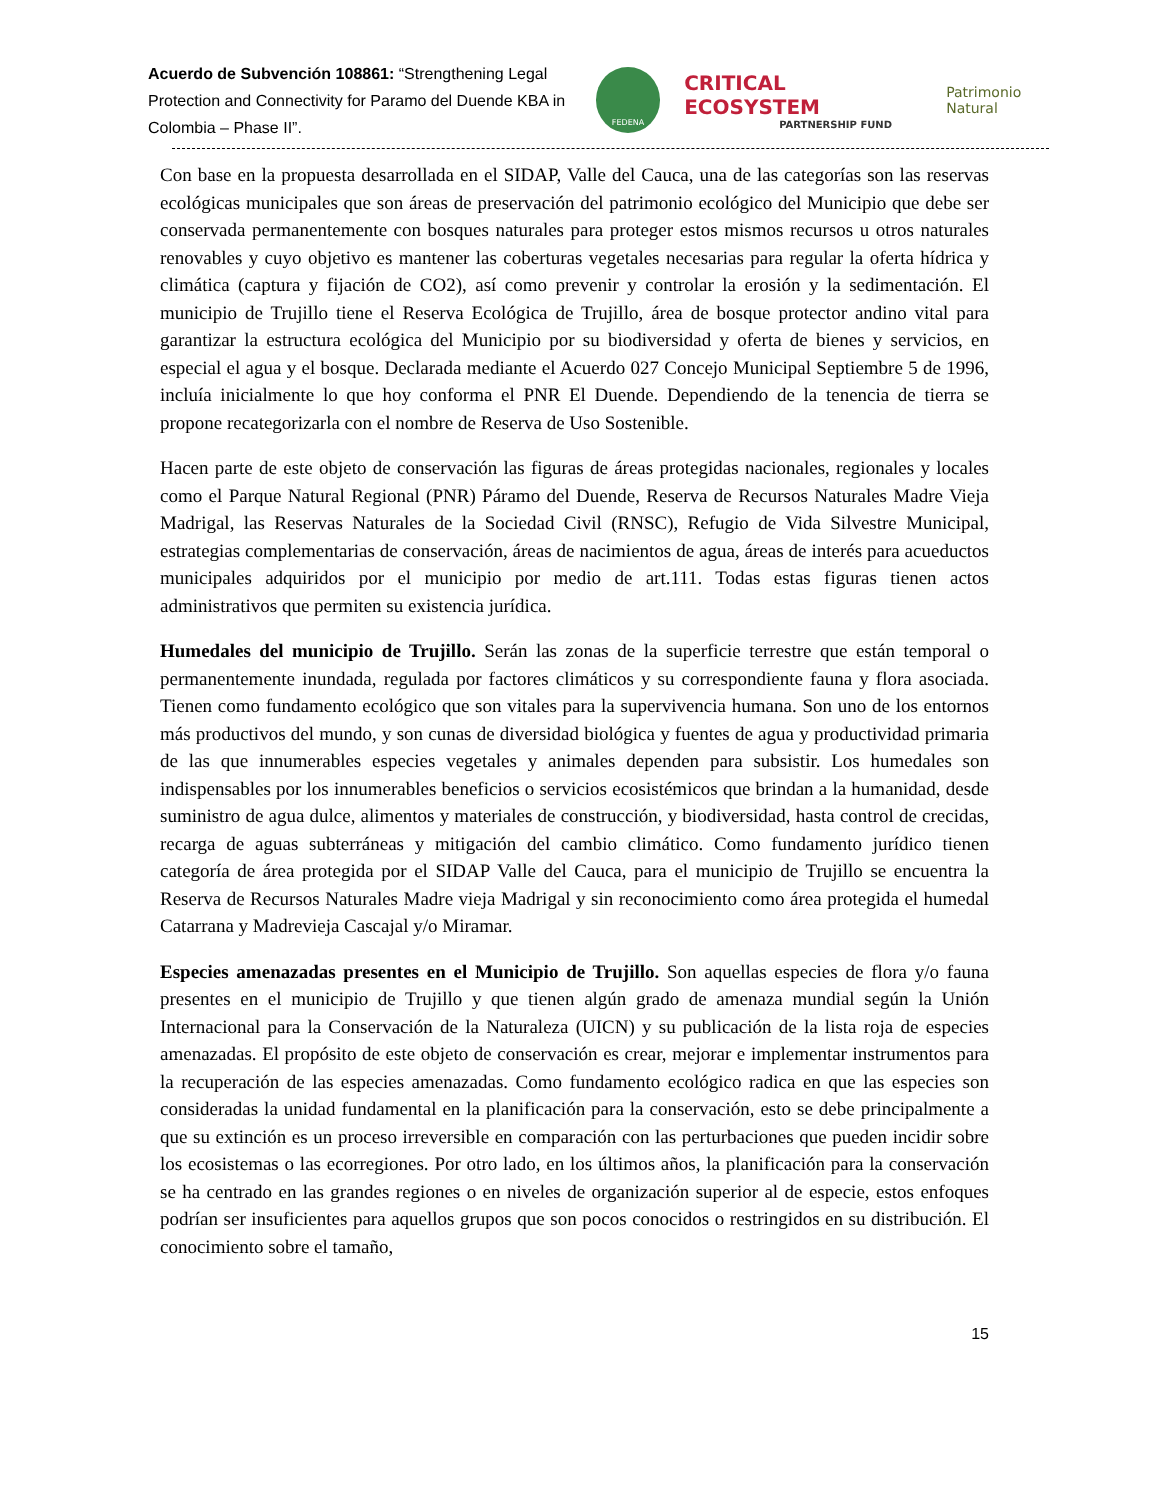Acuerdo de Subvención 108861: “Strengthening Legal Protection and Connectivity for Paramo del Duende KBA in Colombia – Phase II”.
FEDENA
CRITICAL ECOSYSTEM
PARTNERSHIP FUND
Patrimonio Natural
Con base en la propuesta desarrollada en el SIDAP, Valle del Cauca, una de las categorías son las reservas ecológicas municipales que son áreas de preservación del patrimonio ecológico del Municipio que debe ser conservada permanentemente con bosques naturales para proteger estos mismos recursos u otros naturales renovables y cuyo objetivo es mantener las coberturas vegetales necesarias para regular la oferta hídrica y climática (captura y fijación de CO2), así como prevenir y controlar la erosión y la sedimentación. El municipio de Trujillo tiene el Reserva Ecológica de Trujillo, área de bosque protector andino vital para garantizar la estructura ecológica del Municipio por su biodiversidad y oferta de bienes y servicios, en especial el agua y el bosque. Declarada mediante el Acuerdo 027 Concejo Municipal Septiembre 5 de 1996, incluía inicialmente lo que hoy conforma el PNR El Duende. Dependiendo de la tenencia de tierra se propone recategorizarla con el nombre de Reserva de Uso Sostenible.
Hacen parte de este objeto de conservación las figuras de áreas protegidas nacionales, regionales y locales como el Parque Natural Regional (PNR) Páramo del Duende, Reserva de Recursos Naturales Madre Vieja Madrigal, las Reservas Naturales de la Sociedad Civil (RNSC), Refugio de Vida Silvestre Municipal, estrategias complementarias de conservación, áreas de nacimientos de agua, áreas de interés para acueductos municipales adquiridos por el municipio por medio de art.111. Todas estas figuras tienen actos administrativos que permiten su existencia jurídica.
Humedales del municipio de Trujillo. Serán las zonas de la superficie terrestre que están temporal o permanentemente inundada, regulada por factores climáticos y su correspondiente fauna y flora asociada. Tienen como fundamento ecológico que son vitales para la supervivencia humana. Son uno de los entornos más productivos del mundo, y son cunas de diversidad biológica y fuentes de agua y productividad primaria de las que innumerables especies vegetales y animales dependen para subsistir. Los humedales son indispensables por los innumerables beneficios o servicios ecosistémicos que brindan a la humanidad, desde suministro de agua dulce, alimentos y materiales de construcción, y biodiversidad, hasta control de crecidas, recarga de aguas subterráneas y mitigación del cambio climático. Como fundamento jurídico tienen categoría de área protegida por el SIDAP Valle del Cauca, para el municipio de Trujillo se encuentra la Reserva de Recursos Naturales Madre vieja Madrigal y sin reconocimiento como área protegida el humedal Catarrana y Madrevieja Cascajal y/o Miramar.
Especies amenazadas presentes en el Municipio de Trujillo. Son aquellas especies de flora y/o fauna presentes en el municipio de Trujillo y que tienen algún grado de amenaza mundial según la Unión Internacional para la Conservación de la Naturaleza (UICN) y su publicación de la lista roja de especies amenazadas. El propósito de este objeto de conservación es crear, mejorar e implementar instrumentos para la recuperación de las especies amenazadas. Como fundamento ecológico radica en que las especies son consideradas la unidad fundamental en la planificación para la conservación, esto se debe principalmente a que su extinción es un proceso irreversible en comparación con las perturbaciones que pueden incidir sobre los ecosistemas o las ecorregiones. Por otro lado, en los últimos años, la planificación para la conservación se ha centrado en las grandes regiones o en niveles de organización superior al de especie, estos enfoques podrían ser insuficientes para aquellos grupos que son pocos conocidos o restringidos en su distribución. El conocimiento sobre el tamaño,
15